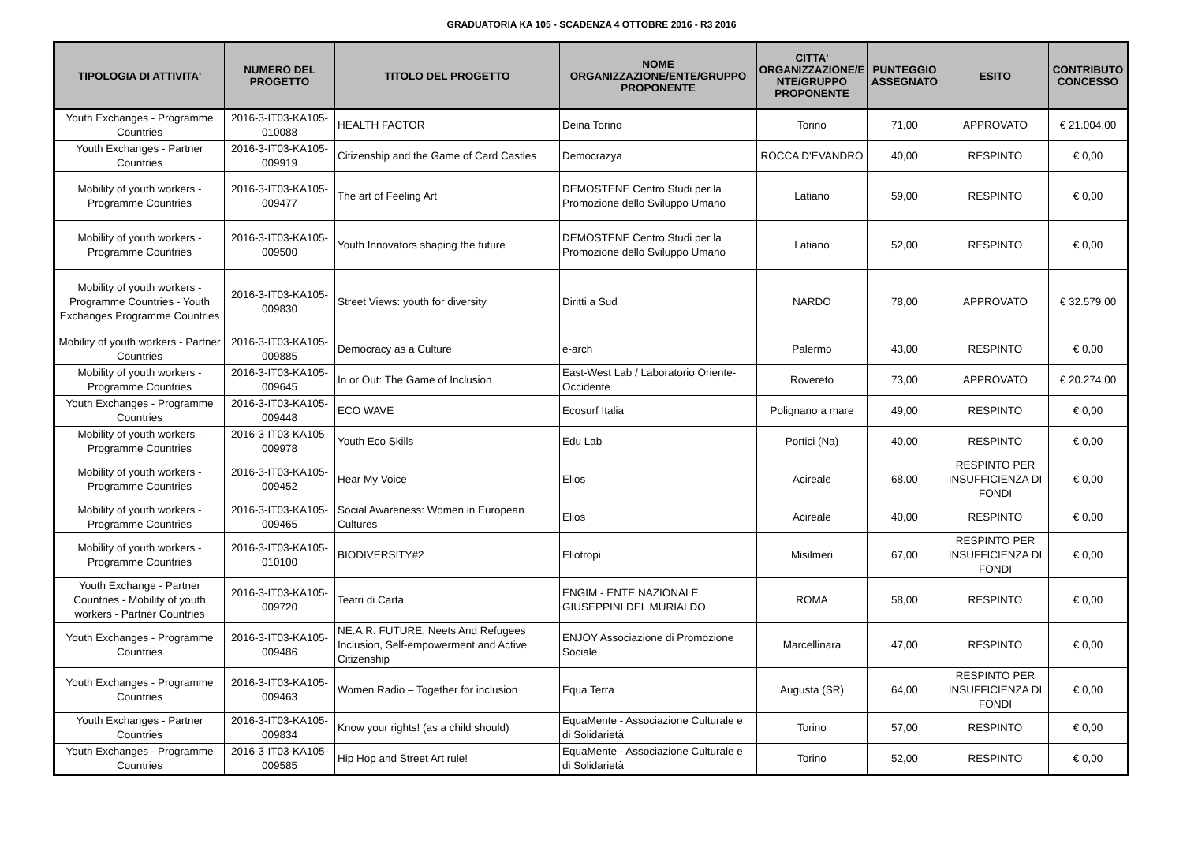GRADUATORIA KA 105 - SCADENZA 4 OTTOBRE 2016 - R3 2016
| TIPOLOGIA DI ATTIVITA' | NUMERO DEL PROGETTO | TITOLO DEL PROGETTO | NOME ORGANIZZAZIONE/ENTE/GRUPPO PROPONENTE | CITTA' ORGANIZZAZIONE/E NTE/GRUPPO PROPONENTE | PUNTEGGIO ASSEGNATO | ESITO | CONTRIBUTO CONCESSO |
| --- | --- | --- | --- | --- | --- | --- | --- |
| Youth Exchanges - Programme Countries | 2016-3-IT03-KA105-010088 | HEALTH FACTOR | Deina Torino | Torino | 71,00 | APPROVATO | € 21.004,00 |
| Youth Exchanges - Partner Countries | 2016-3-IT03-KA105-009919 | Citizenship and the Game of Card Castles | Democrazya | ROCCA D'EVANDRO | 40,00 | RESPINTO | € 0,00 |
| Mobility of youth workers - Programme Countries | 2016-3-IT03-KA105-009477 | The art of Feeling Art | DEMOSTENE Centro Studi per la Promozione dello Sviluppo Umano | Latiano | 59,00 | RESPINTO | € 0,00 |
| Mobility of youth workers - Programme Countries | 2016-3-IT03-KA105-009500 | Youth Innovators shaping the future | DEMOSTENE Centro Studi per la Promozione dello Sviluppo Umano | Latiano | 52,00 | RESPINTO | € 0,00 |
| Mobility of youth workers - Programme Countries - Youth Exchanges Programme Countries | 2016-3-IT03-KA105-009830 | Street Views: youth for diversity | Diritti a Sud | NARDO | 78,00 | APPROVATO | € 32.579,00 |
| Mobility of youth workers - Partner Countries | 2016-3-IT03-KA105-009885 | Democracy as a Culture | e-arch | Palermo | 43,00 | RESPINTO | € 0,00 |
| Mobility of youth workers - Programme Countries | 2016-3-IT03-KA105-009645 | In or Out: The Game of Inclusion | East-West Lab / Laboratorio Oriente-Occidente | Rovereto | 73,00 | APPROVATO | € 20.274,00 |
| Youth Exchanges - Programme Countries | 2016-3-IT03-KA105-009448 | ECO WAVE | Ecosurf Italia | Polignano a mare | 49,00 | RESPINTO | € 0,00 |
| Mobility of youth workers - Programme Countries | 2016-3-IT03-KA105-009978 | Youth Eco Skills | Edu Lab | Portici (Na) | 40,00 | RESPINTO | € 0,00 |
| Mobility of youth workers - Programme Countries | 2016-3-IT03-KA105-009452 | Hear My Voice | Elios | Acireale | 68,00 | RESPINTO PER INSUFFICIENZA DI FONDI | € 0,00 |
| Mobility of youth workers - Programme Countries | 2016-3-IT03-KA105-009465 | Social Awareness: Women in European Cultures | Elios | Acireale | 40,00 | RESPINTO | € 0,00 |
| Mobility of youth workers - Programme Countries | 2016-3-IT03-KA105-010100 | BIODIVERSITY#2 | Eliotropi | Misilmeri | 67,00 | RESPINTO PER INSUFFICIENZA DI FONDI | € 0,00 |
| Youth Exchange - Partner Countries - Mobility of youth workers - Partner Countries | 2016-3-IT03-KA105-009720 | Teatri di Carta | ENGIM - ENTE NAZIONALE GIUSEPPINI DEL MURIALDO | ROMA | 58,00 | RESPINTO | € 0,00 |
| Youth Exchanges - Programme Countries | 2016-3-IT03-KA105-009486 | NE.A.R. FUTURE. Neets And Refugees Inclusion, Self-empowerment and Active Citizenship | ENJOY Associazione di Promozione Sociale | Marcellinara | 47,00 | RESPINTO | € 0,00 |
| Youth Exchanges - Programme Countries | 2016-3-IT03-KA105-009463 | Women Radio – Together for inclusion | Equa Terra | Augusta (SR) | 64,00 | RESPINTO PER INSUFFICIENZA DI FONDI | € 0,00 |
| Youth Exchanges - Partner Countries | 2016-3-IT03-KA105-009834 | Know your rights! (as a child should) | EquaMente - Associazione Culturale e di Solidarietà | Torino | 57,00 | RESPINTO | € 0,00 |
| Youth Exchanges - Programme Countries | 2016-3-IT03-KA105-009585 | Hip Hop and Street Art rule! | EquaMente - Associazione Culturale e di Solidarietà | Torino | 52,00 | RESPINTO | € 0,00 |